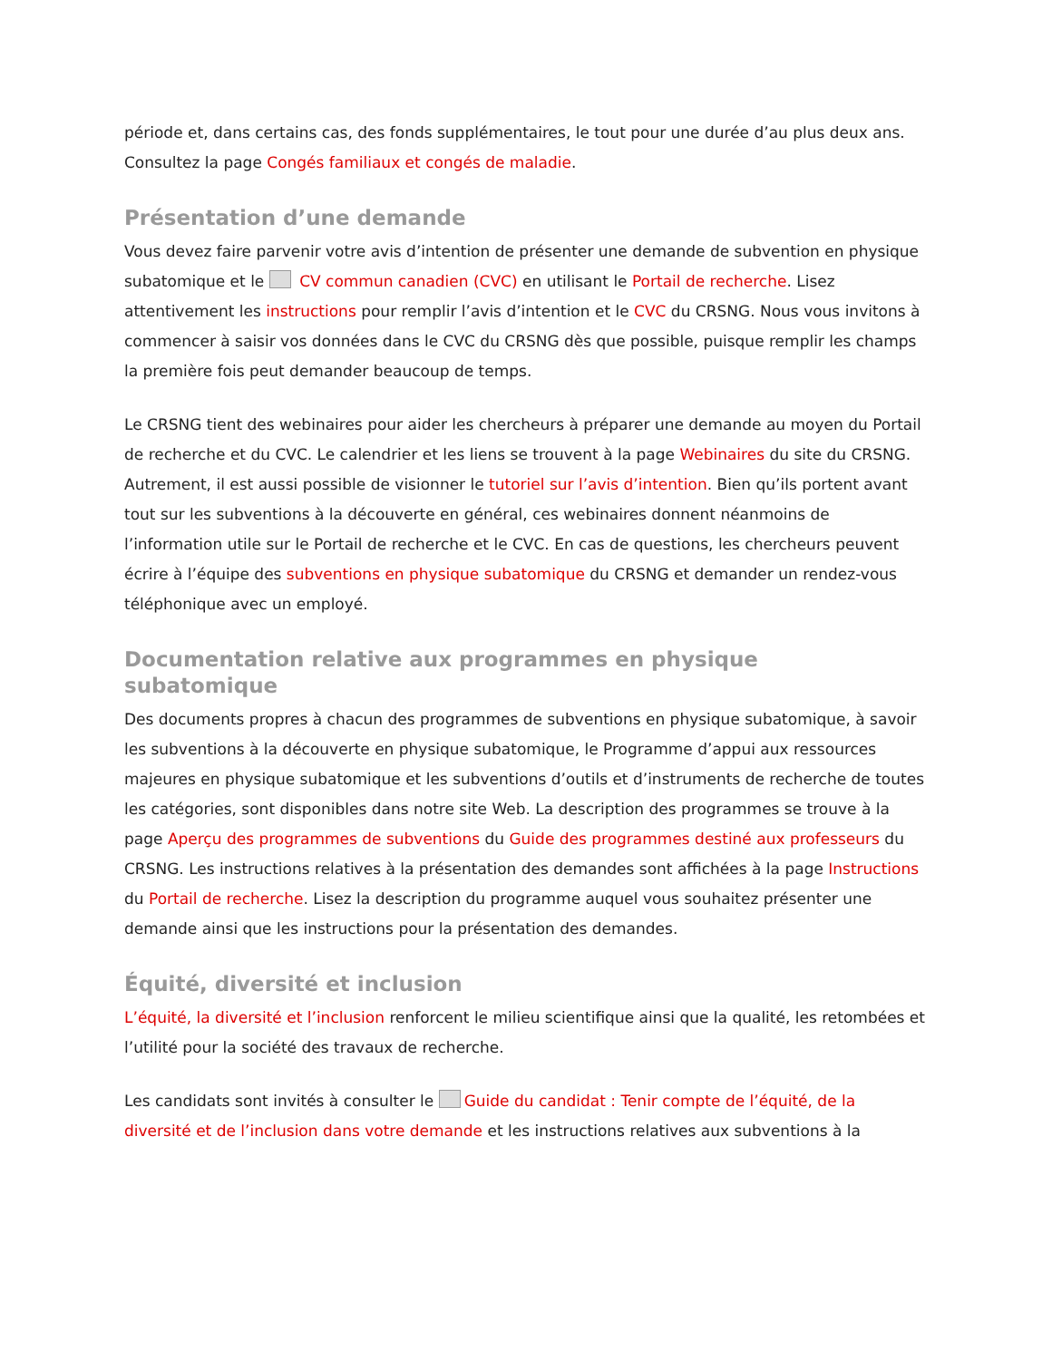période et, dans certains cas, des fonds supplémentaires, le tout pour une durée d’au plus deux ans. Consultez la page Congés familiaux et congés de maladie.
Présentation d’une demande
Vous devez faire parvenir votre avis d’intention de présenter une demande de subvention en physique subatomique et le CV commun canadien (CVC) en utilisant le Portail de recherche. Lisez attentivement les instructions pour remplir l’avis d’intention et le CVC du CRSNG. Nous vous invitons à commencer à saisir vos données dans le CVC du CRSNG dès que possible, puisque remplir les champs la première fois peut demander beaucoup de temps.
Le CRSNG tient des webinaires pour aider les chercheurs à préparer une demande au moyen du Portail de recherche et du CVC. Le calendrier et les liens se trouvent à la page Webinaires du site du CRSNG. Autrement, il est aussi possible de visionner le tutoriel sur l’avis d’intention. Bien qu’ils portent avant tout sur les subventions à la découverte en général, ces webinaires donnent néanmoins de l’information utile sur le Portail de recherche et le CVC. En cas de questions, les chercheurs peuvent écrire à l’équipe des subventions en physique subatomique du CRSNG et demander un rendez-vous téléphonique avec un employé.
Documentation relative aux programmes en physique
subatomique
Des documents propres à chacun des programmes de subventions en physique subatomique, à savoir les subventions à la découverte en physique subatomique, le Programme d’appui aux ressources majeures en physique subatomique et les subventions d’outils et d’instruments de recherche de toutes les catégories, sont disponibles dans notre site Web. La description des programmes se trouve à la page Aperçu des programmes de subventions du Guide des programmes destiné aux professeurs du CRSNG. Les instructions relatives à la présentation des demandes sont affichées à la page Instructions du Portail de recherche. Lisez la description du programme auquel vous souhaitez présenter une demande ainsi que les instructions pour la présentation des demandes.
Équité, diversité et inclusion
L’équité, la diversité et l’inclusion renforcent le milieu scientifique ainsi que la qualité, les retombées et l’utilité pour la société des travaux de recherche.
Les candidats sont invités à consulter le Guide du candidat : Tenir compte de l’équité, de la diversité et de l’inclusion dans votre demande et les instructions relatives aux subventions à la